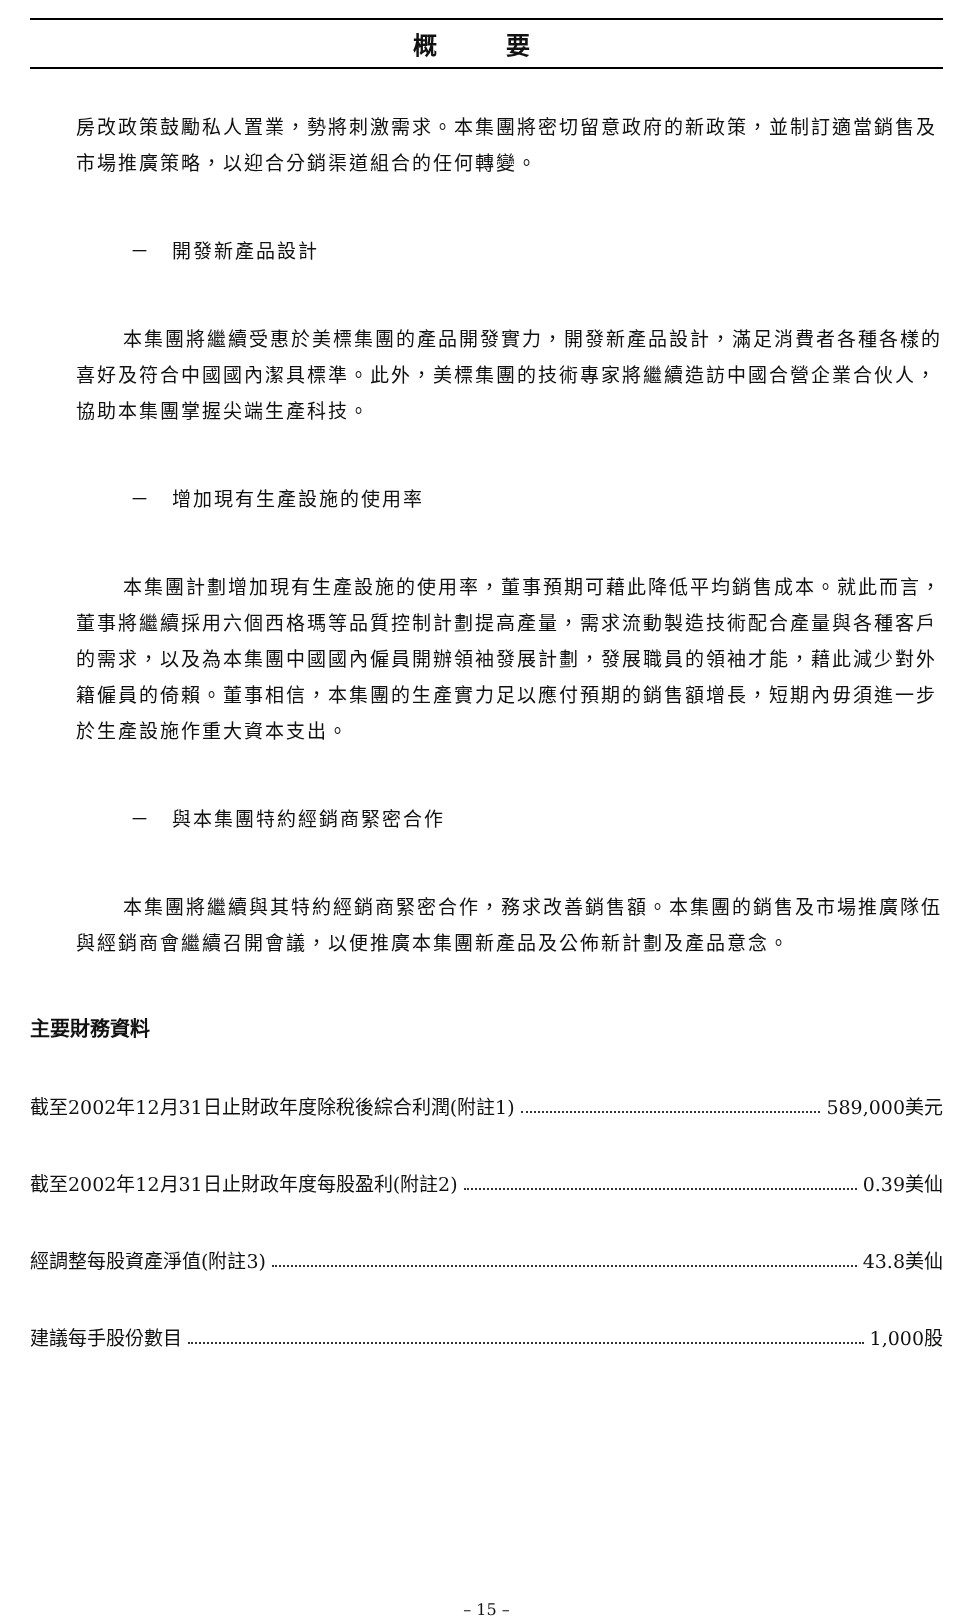概 要
房改政策鼓勵私人置業，勢將刺激需求。本集團將密切留意政府的新政策，並制訂適當銷售及市場推廣策略，以迎合分銷渠道組合的任何轉變。
－　開發新產品設計
本集團將繼續受惠於美標集團的產品開發實力，開發新產品設計，滿足消費者各種各樣的喜好及符合中國國內潔具標準。此外，美標集團的技術專家將繼續造訪中國合營企業合伙人，協助本集團掌握尖端生產科技。
－　增加現有生產設施的使用率
本集團計劃增加現有生產設施的使用率，董事預期可藉此降低平均銷售成本。就此而言，董事將繼續採用六個西格瑪等品質控制計劃提高產量，需求流動製造技術配合產量與各種客戶的需求，以及為本集團中國國內僱員開辦領袖發展計劃，發展職員的領袖才能，藉此減少對外籍僱員的倚賴。董事相信，本集團的生產實力足以應付預期的銷售額增長，短期內毋須進一步於生產設施作重大資本支出。
－　與本集團特約經銷商緊密合作
本集團將繼續與其特約經銷商緊密合作，務求改善銷售額。本集團的銷售及市場推廣隊伍與經銷商會繼續召開會議，以便推廣本集團新產品及公佈新計劃及產品意念。
主要財務資料
截至2002年12月31日止財政年度除稅後綜合利潤(附註1) 589,000美元
截至2002年12月31日止財政年度每股盈利(附註2) 0.39美仙
經調整每股資產淨值(附註3) 43.8美仙
建議每手股份數目 1,000股
– 15 –